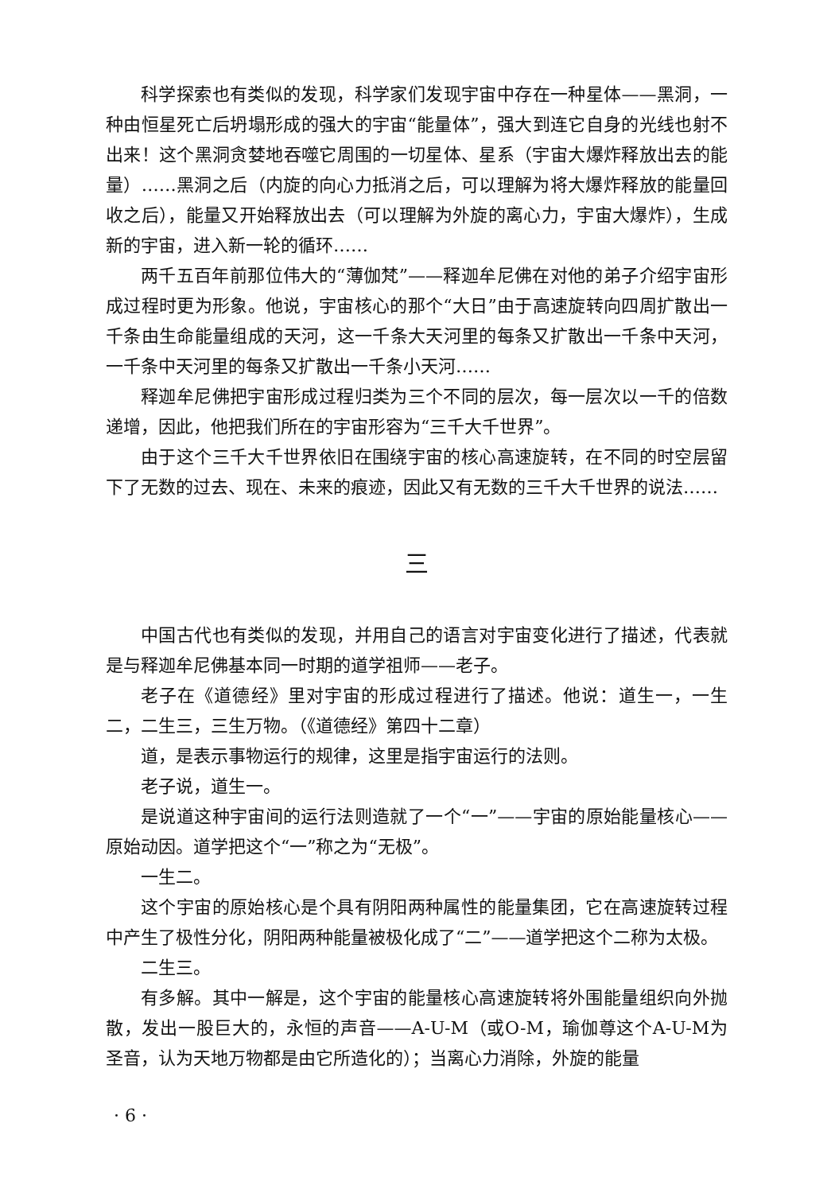科学探索也有类似的发现，科学家们发现宇宙中存在一种星体——黑洞，一种由恒星死亡后坍塌形成的强大的宇宙“能量体”，强大到连它自身的光线也射不出来！这个黑洞贪婪地吞噬它周围的一切星体、星系（宇宙大爆炸释放出去的能量）……黑洞之后（内旋的向心力抵消之后，可以理解为将大爆炸释放的能量回收之后），能量又开始释放出去（可以理解为外旋的离心力，宇宙大爆炸），生成新的宇宙，进入新一轮的循环……
两千五百年前那位伟大的“薄伽梵”——释迦牟尼佛在对他的弟子介绍宇宙形成过程时更为形象。他说，宇宙核心的那个“大日”由于高速旋转向四周扩散出一千条由生命能量组成的天河，这一千条大天河里的每条又扩散出一千条中天河，一千条中天河里的每条又扩散出一千条小天河……
释迦牟尼佛把宇宙形成过程归类为三个不同的层次，每一层次以一千的倍数递增，因此，他把我们所在的宇宙形容为“三千大千世界”。
由于这个三千大千世界依旧在围绕宇宙的核心高速旋转，在不同的时空层留下了无数的过去、现在、未来的痕迹，因此又有无数的三千大千世界的说法……
三
中国古代也有类似的发现，并用自己的语言对宇宙变化进行了描述，代表就是与释迦牟尼佛基本同一时期的道学祖师——老子。
老子在《道德经》里对宇宙的形成过程进行了描述。他说：道生一，一生二，二生三，三生万物。（《道德经》第四十二章）
道，是表示事物运行的规律，这里是指宇宙运行的法则。
老子说，道生一。
是说道这种宇宙间的运行法则造就了一个“一”——宇宙的原始能量核心——原始动因。道学把这个“一”称之为“无极”。
一生二。
这个宇宙的原始核心是个具有阴阳两种属性的能量集团，它在高速旋转过程中产生了极性分化，阴阳两种能量被极化成了“二”——道学把这个二称为太极。
二生三。
有多解。其中一解是，这个宇宙的能量核心高速旋转将外围能量组织向外抛散，发出一股巨大的，永恒的声音——A-U-M（或O-M，瑜伽尊这个A-U-M为圣音，认为天地万物都是由它所造化的）；当离心力消除，外旋的能量
· 6 ·